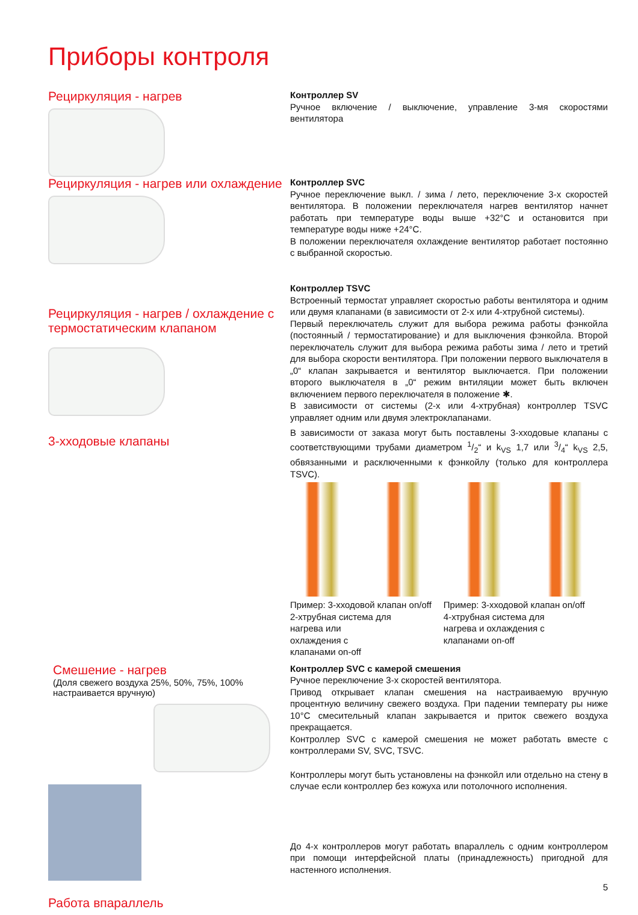Приборы контроля
Рециркуляция - нагрев
Контроллер SV
Ручное включение / выключение, управление 3-мя скоростями вентилятора
Рециркуляция - нагрев или охлаждение
Контроллер SVC
Ручное переключение выкл. / зима / лето, переключение 3-х скоростей вентилятора. В положении переключателя нагрев вентилятор начнет работать при температуре воды выше +32°C и остановится при температуре воды ниже +24°C.
В положении переключателя охлаждение вентилятор работает постоянно с выбранной скоростью.
Рециркуляция - нагрев / охлаждение с термостатическим клапаном
3-хходовые клапаны
Контроллер TSVC
Встроенный термостат управляет скоростью работы вентилятора и одним или двумя клапанами (в зависимости от 2-х или 4-хтрубной системы).
Первый переключатель служит для выбора режима работы фэнкойла (постоянный / термостатирование) и для выключения фэнкойла. Второй переключатель служит для выбора режима работы зима / лето и третий для выбора скорости вентилятора. При положении первого выключателя в „0“ клапан закрывается и вентилятор выключается. При положении второго выключателя в „0“ режим внтиляции может быть включен включением первого переключателя в положение ✱.
В зависимости от системы (2-х или 4-хтрубная) контроллер TSVC управляет одним или двумя электроклапанами.
В зависимости от заказа могут быть поставлены 3-хходовые клапаны с соответствующими трубами диаметром 1/2“ и k<sub>VS</sub> 1,7 или 3/4“ k<sub>VS</sub> 2,5, обвязанными и расключенными к фэнкойлу (только для контроллера TSVC).
Пример: 3-хходовой клапан on/off
2-хтрубная система для
нагрева или
охлаждения с
клапанами on-off
Пример: 3-хходовой клапан on/off
4-хтрубная система для
нагрева и охлаждения с
клапанами on-off
Смешение - нагрев
(Доля свежего воздуха 25%, 50%, 75%, 100% настраивается вручную)
Работа впараллель
Контроллер SVC с камерой смешения
Ручное переключение 3-х скоростей вентилятора.
Привод открывает клапан смешения на настраиваемую вручную процентную величину свежего воздуха. При падении температу ры ниже 10°C смесительный клапан закрывается и приток свежего воздуха прекращается.
Контроллер SVC с камерой смешения не может работать вместе с контроллерами SV, SVC, TSVC.
Контроллеры могут быть установлены на фэнкойл или отдельно на стену в случае если контроллер без кожуха или потолочного исполнения.
До 4-х контроллеров могут работать впараллель с одним контроллером при помощи интерфейсной платы (принадлежность) пригодной для настенного исполнения.
5